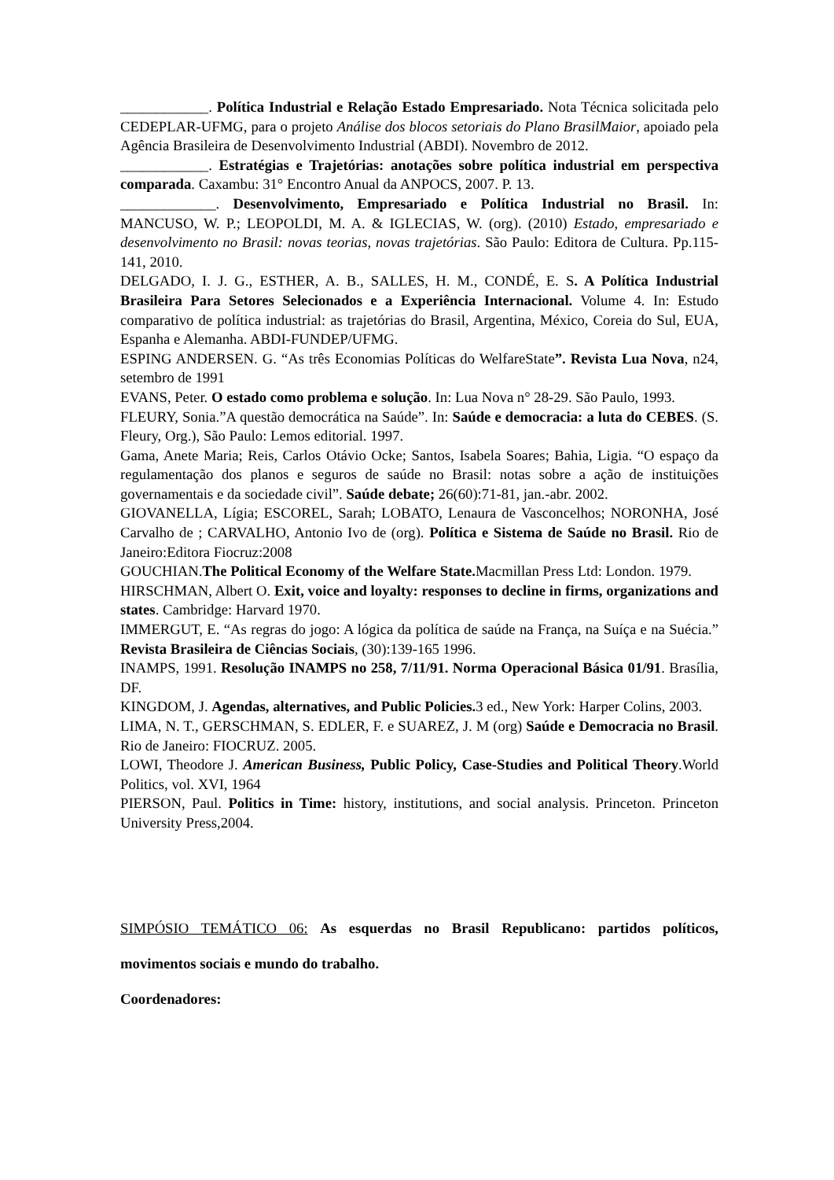____________. Política Industrial e Relação Estado Empresariado. Nota Técnica solicitada pelo CEDEPLAR-UFMG, para o projeto Análise dos blocos setoriais do Plano BrasilMaior, apoiado pela Agência Brasileira de Desenvolvimento Industrial (ABDI). Novembro de 2012.
____________. Estratégias e Trajetórias: anotações sobre política industrial em perspectiva comparada. Caxambu: 31° Encontro Anual da ANPOCS, 2007. P. 13.
_____________. Desenvolvimento, Empresariado e Política Industrial no Brasil. In: MANCUSO, W. P.; LEOPOLDI, M. A. & IGLECIAS, W. (org). (2010) Estado, empresariado e desenvolvimento no Brasil: novas teorias, novas trajetórias. São Paulo: Editora de Cultura. Pp.115-141, 2010.
DELGADO, I. J. G., ESTHER, A. B., SALLES, H. M., CONDÉ, E. S. A Política Industrial Brasileira Para Setores Selecionados e a Experiência Internacional. Volume 4. In: Estudo comparativo de política industrial: as trajetórias do Brasil, Argentina, México, Coreia do Sul, EUA, Espanha e Alemanha. ABDI-FUNDEP/UFMG.
ESPING ANDERSEN. G. “As três Economias Políticas do WelfareState”. Revista Lua Nova, n24, setembro de 1991
EVANS, Peter. O estado como problema e solução. In: Lua Nova n° 28-29. São Paulo, 1993.
FLEURY, Sonia.”A questão democrática na Saúde”. In: Saúde e democracia: a luta do CEBES. (S. Fleury, Org.), São Paulo: Lemos editorial. 1997.
Gama, Anete Maria; Reis, Carlos Otávio Ocke; Santos, Isabela Soares; Bahia, Ligia. “O espaço da regulamentação dos planos e seguros de saúde no Brasil: notas sobre a ação de instituições governamentais e da sociedade civil”. Saúde debate; 26(60):71-81, jan.-abr. 2002.
GIOVANELLA, Lígia; ESCOREL, Sarah; LOBATO, Lenaura de Vasconcelhos; NORONHA, José Carvalho de ; CARVALHO, Antonio Ivo de (org). Política e Sistema de Saúde no Brasil. Rio de Janeiro:Editora Fiocruz:2008
GOUCHIAN.The Political Economy of the Welfare State. Macmillan Press Ltd: London. 1979.
HIRSCHMAN, Albert O. Exit, voice and loyalty: responses to decline in firms, organizations and states. Cambridge: Harvard 1970.
IMMERGUT, E. “As regras do jogo: A lógica da política de saúde na França, na Suíça e na Suécia.” Revista Brasileira de Ciências Sociais, (30):139-165 1996.
INAMPS, 1991. Resolução INAMPS no 258, 7/11/91. Norma Operacional Básica 01/91. Brasília, DF.
KINGDOM, J. Agendas, alternatives, and Public Policies. 3 ed., New York: Harper Colins, 2003.
LIMA, N. T., GERSCHMAN, S. EDLER, F. e SUAREZ, J. M (org) Saúde e Democracia no Brasil. Rio de Janeiro: FIOCRUZ. 2005.
LOWI, Theodore J. American Business, Public Policy, Case-Studies and Political Theory.World Politics, vol. XVI, 1964
PIERSON, Paul. Politics in Time: history, institutions, and social analysis. Princeton. Princeton University Press,2004.
SIMPÓSIO TEMÁTICO 06: As esquerdas no Brasil Republicano: partidos políticos, movimentos sociais e mundo do trabalho.
Coordenadores: